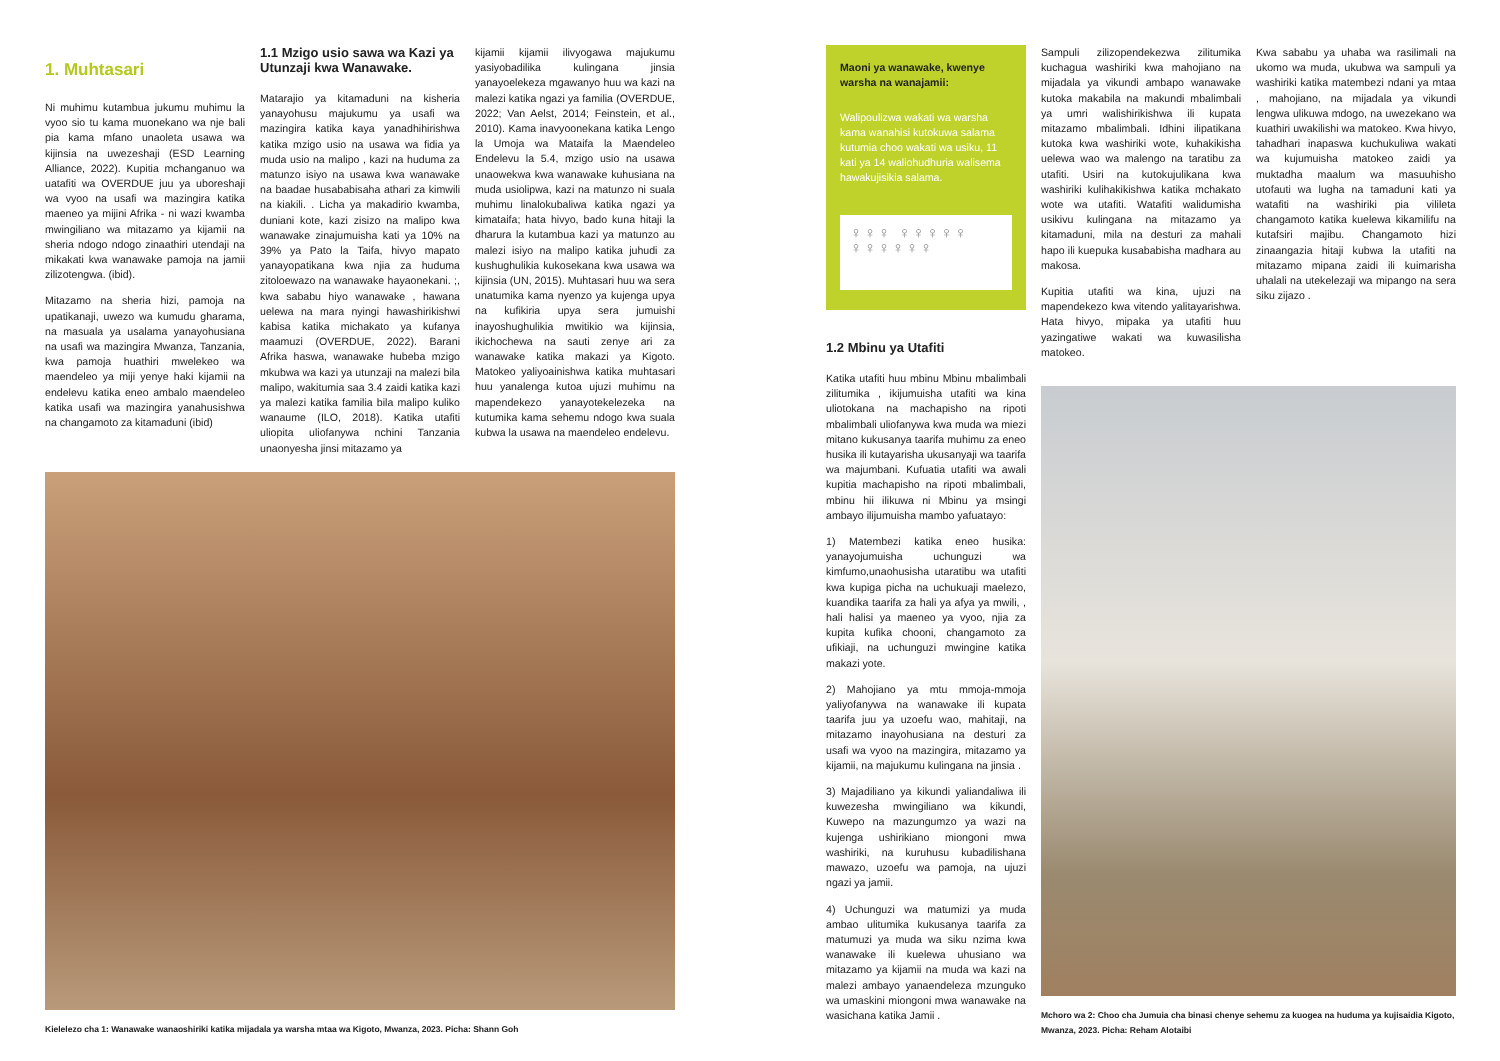1. Muhtasari
Ni muhimu kutambua jukumu muhimu la vyoo sio tu kama muonekano wa nje bali pia kama mfano unaoleta usawa wa kijinsia na uwezeshaji (ESD Learning Alliance, 2022). Kupitia mchanganuo wa uatafiti wa OVERDUE juu ya uboreshaji wa vyoo na usafi wa mazingira katika maeneo ya mijini Afrika - ni wazi kwamba mwingiliano wa mitazamo ya kijamii na sheria ndogo ndogo zinaathiri utendaji na mikakati kwa wanawake pamoja na jamii zilizotengwa. (ibid).
Mitazamo na sheria hizi, pamoja na upatikanaji, uwezo wa kumudu gharama, na masuala ya usalama yanayohusiana na usafi wa mazingira Mwanza, Tanzania, kwa pamoja huathiri mwelekeo wa maendeleo ya miji yenye haki kijamii na endelevu katika eneo ambalo maendeleo katika usafi wa mazingira yanahusishwa na changamoto za kitamaduni (ibid)
1.1 Mzigo usio sawa wa Kazi ya Utunzaji kwa Wanawake.
Matarajio ya kitamaduni na kisheria yanayohusu majukumu ya usafi wa mazingira katika kaya yanadhihirishwa katika mzigo usio na usawa wa fidia ya muda usio na malipo , kazi na huduma za matunzo isiyo na usawa kwa wanawake na baadae husababisaha athari za kimwili na kiakili. . Licha ya makadirio kwamba, duniani kote, kazi zisizo na malipo kwa wanawake zinajumuisha kati ya 10% na 39% ya Pato la Taifa, hivyo mapato yanayopatikana kwa njia za huduma zitoloewazo na wanawake hayaonekani. ;, kwa sababu hiyo wanawake , hawana uelewa na mara nyingi hawashirikishwi kabisa katika michakato ya kufanya maamuzi (OVERDUE, 2022). Barani Afrika haswa, wanawake hubeba mzigo mkubwa wa kazi ya utunzaji na malezi bila malipo, wakitumia saa 3.4 zaidi katika kazi ya malezi katika familia bila malipo kuliko wanaume (ILO, 2018). Katika utafiti uliopita uliofanywa nchini Tanzania unaonyesha jinsi mitazamo ya
kijamii kijamii ilivyogawa majukumu yasiyobadilika kulingana jinsia yanayoelekeza mgawanyo huu wa kazi na malezi katika ngazi ya familia (OVERDUE, 2022; Van Aelst, 2014; Feinstein, et al., 2010). Kama inavyoonekana katika Lengo la Umoja wa Mataifa la Maendeleo Endelevu la 5.4, mzigo usio na usawa unaowekwa kwa wanawake kuhusiana na muda usiolipwa, kazi na matunzo ni suala muhimu linalokubaliwa katika ngazi ya kimataifa; hata hivyo, bado kuna hitaji la dharura la kutambua kazi ya matunzo au malezi isiyo na malipo katika juhudi za kushughulikia kukosekana kwa usawa wa kijinsia (UN, 2015). Muhtasari huu wa sera unatumika kama nyenzo ya kujenga upya na kufikiria upya sera jumuishi inayoshughulikia mwitikio wa kijinsia, ikichochewa na sauti zenye ari za wanawake katika makazi ya Kigoto. Matokeo yaliyoainishwa katika muhtasari huu yanalenga kutoa ujuzi muhimu na mapendekezo yanayotekelezeka na kutumika kama sehemu ndogo kwa suala kubwa la usawa na maendeleo endelevu.
Kielelezo cha 1: Wanawake wanaoshiriki katika mijadala ya warsha mtaa wa Kigoto, Mwanza, 2023. Picha: Shann Goh
Maoni ya wanawake, kwenye warsha na wanajamii:
Walipoulizwa wakati wa warsha kama wanahisi kutokuwa salama kutumia choo wakati wa usiku, 11 kati ya 14 waliohudhuria walisema hawakujisikia salama.
♀♀♀ ♀♀♀♀♀ ♀♀♀♀♀♀
1.2 Mbinu ya Utafiti
Katika utafiti huu mbinu Mbinu mbalimbali zilitumika , ikijumuisha utafiti wa kina uliotokana na machapisho na ripoti mbalimbali uliofanywa kwa muda wa miezi mitano kukusanya taarifa muhimu za eneo husika ili kutayarisha ukusanyaji wa taarifa wa majumbani. Kufuatia utafiti wa awali kupitia machapisho na ripoti mbalimbali, mbinu hii ilikuwa ni Mbinu ya msingi ambayo ilijumuisha mambo yafuatayo:
1) Matembezi katika eneo husika: yanayojumuisha uchunguzi wa kimfumo,unaohusisha utaratibu wa utafiti kwa kupiga picha na uchukuaji maelezo, kuandika taarifa za hali ya afya ya mwili, , hali halisi ya maeneo ya vyoo, njia za kupita kufika chooni, changamoto za ufikiaji, na uchunguzi mwingine katika makazi yote.
2) Mahojiano ya mtu mmoja-mmoja yaliyofanywa na wanawake ili kupata taarifa juu ya uzoefu wao, mahitaji, na mitazamo inayohusiana na desturi za usafi wa vyoo na mazingira, mitazamo ya kijamii, na majukumu kulingana na jinsia .
3) Majadiliano ya kikundi yaliandaliwa ili kuwezesha mwingiliano wa kikundi, Kuwepo na mazungumzo ya wazi na kujenga ushirikiano miongoni mwa washiriki, na kuruhusu kubadilishana mawazo, uzoefu wa pamoja, na ujuzi ngazi ya jamii.
4) Uchunguzi wa matumizi ya muda ambao ulitumika kukusanya taarifa za matumuzi ya muda wa siku nzima kwa wanawake ili kuelewa uhusiano wa mitazamo ya kijamii na muda wa kazi na malezi ambayo yanaendeleza mzunguko wa umaskini miongoni mwa wanawake na wasichana katika Jamii .
Sampuli zilizopendekezwa zilitumika kuchagua washiriki kwa mahojiano na mijadala ya vikundi ambapo wanawake kutoka makabila na makundi mbalimbali ya umri walishirikishwa ili kupata mitazamo mbalimbali. Idhini ilipatikana kutoka kwa washiriki wote, kuhakikisha uelewa wao wa malengo na taratibu za utafiti. Usiri na kutokujulikana kwa washiriki kulihakikishwa katika mchakato wote wa utafiti. Watafiti walidumisha usikivu kulingana na mitazamo ya kitamaduni, mila na desturi za mahali hapo ili kuepuka kusababisha madhara au makosa.
Kupitia utafiti wa kina, ujuzi na mapendekezo kwa vitendo yalitayarishwa. Hata hivyo, mipaka ya utafiti huu yazingatiwe wakati wa kuwasilisha matokeo.
Kwa sababu ya uhaba wa rasilimali na ukomo wa muda, ukubwa wa sampuli ya washiriki katika matembezi ndani ya mtaa , mahojiano, na mijadala ya vikundi lengwa ulikuwa mdogo, na uwezekano wa kuathiri uwakilishi wa matokeo. Kwa hivyo, tahadhari inapaswa kuchukuliwa wakati wa kujumuisha matokeo zaidi ya muktadha maalum wa masuuhisho utofauti wa lugha na tamaduni kati ya watafiti na washiriki pia vilileta changamoto katika kuelewa kikamilifu na kutafsiri majibu. Changamoto hizi zinaangazia hitaji kubwa la utafiti na mitazamo mipana zaidi ili kuimarisha uhalali na utekelezaji wa mipango na sera siku zijazo .
Mchoro wa 2: Choo cha Jumuia cha binasi chenye sehemu za kuogea na huduma ya kujisaidia Kigoto, Mwanza, 2023. Picha: Reham Alotaibi